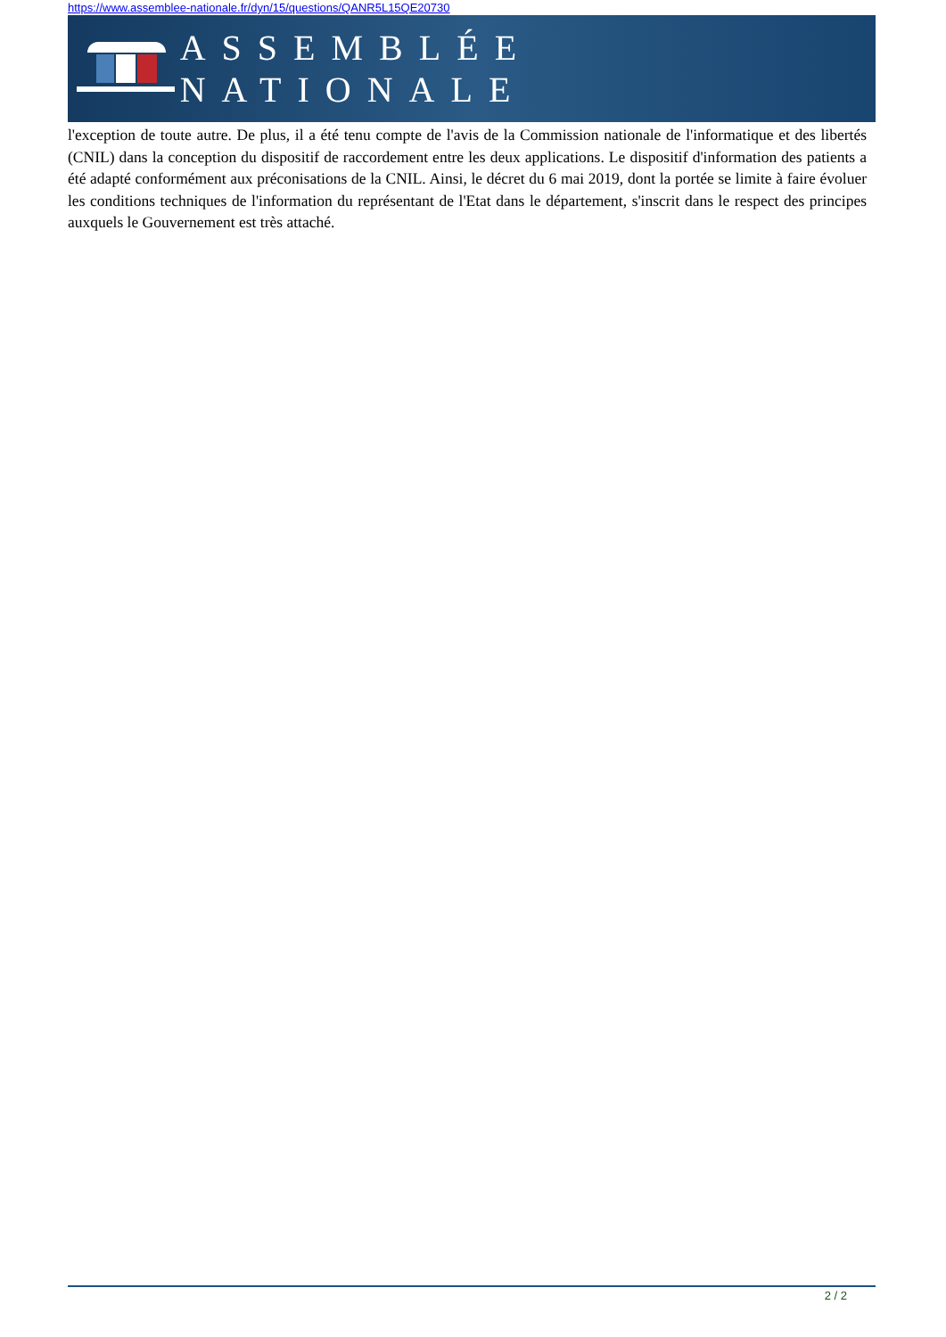https://www.assemblee-nationale.fr/dyn/15/questions/QANR5L15QE20730
ASSEMBLÉE NATIONALE
l'exception de toute autre. De plus, il a été tenu compte de l'avis de la Commission nationale de l'informatique et des libertés (CNIL) dans la conception du dispositif de raccordement entre les deux applications. Le dispositif d'information des patients a été adapté conformément aux préconisations de la CNIL. Ainsi, le décret du 6 mai 2019, dont la portée se limite à faire évoluer les conditions techniques de l'information du représentant de l'Etat dans le département, s'inscrit dans le respect des principes auxquels le Gouvernement est très attaché.
2 / 2